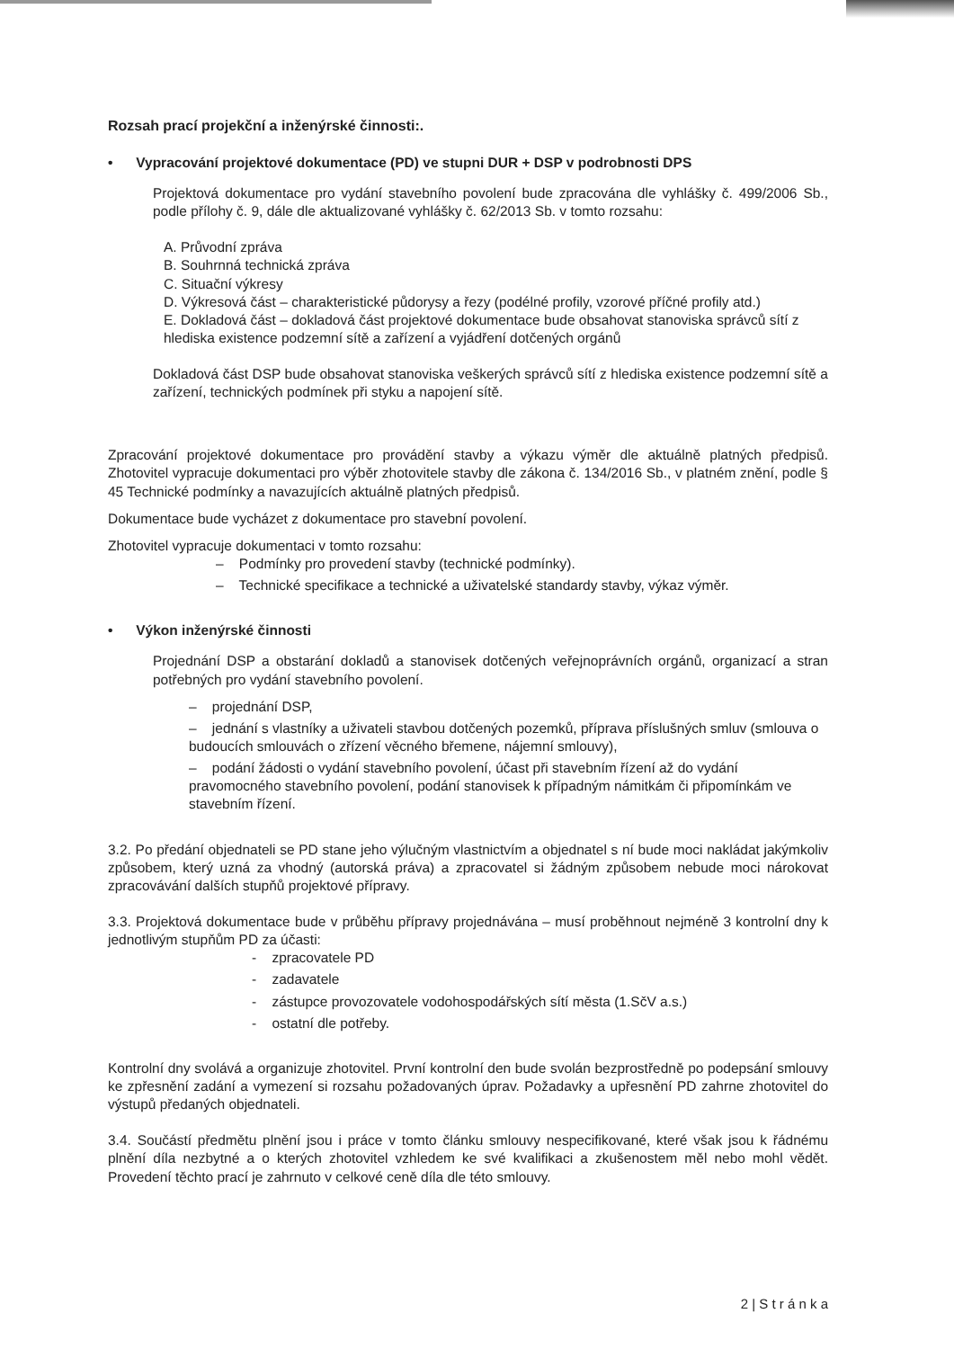Rozsah prací projekční a inženýrské činnosti:.
• Vypracování projektové dokumentace (PD) ve stupni DUR + DSP v podrobnosti DPS
Projektová dokumentace pro vydání stavebního povolení bude zpracována dle vyhlášky č. 499/2006 Sb., podle přílohy č. 9, dále dle aktualizované vyhlášky č. 62/2013 Sb. v tomto rozsahu:
A. Průvodní zpráva
B. Souhrnná technická zpráva
C. Situační výkresy
D. Výkresová část – charakteristické půdorysy a řezy (podélné profily, vzorové příčné profily atd.)
E. Dokladová část – dokladová část projektové dokumentace bude obsahovat stanoviska správců sítí z hlediska existence podzemní sítě a zařízení a vyjádření dotčených orgánů
Dokladová část DSP bude obsahovat stanoviska veškerých správců sítí z hlediska existence podzemní sítě a zařízení, technických podmínek při styku a napojení sítě.
Zpracování projektové dokumentace pro provádění stavby a výkazu výměr dle aktuálně platných předpisů. Zhotovitel vypracuje dokumentaci pro výběr zhotovitele stavby dle zákona č. 134/2016 Sb., v platném znění, podle § 45 Technické podmínky a navazujících aktuálně platných předpisů.
Dokumentace bude vycházet z dokumentace pro stavební povolení.
Zhotovitel vypracuje dokumentaci v tomto rozsahu:
– Podmínky pro provedení stavby (technické podmínky).
– Technické specifikace a technické a uživatelské standardy stavby, výkaz výměr.
• Výkon inženýrské činnosti
Projednání DSP a obstarání dokladů a stanovisek dotčených veřejnoprávních orgánů, organizací a stran potřebných pro vydání stavebního povolení.
– projednání DSP,
– jednání s vlastníky a uživateli stavbou dotčených pozemků, příprava příslušných smluv (smlouva o budoucích smlouvách o zřízení věcného břemene, nájemní smlouvy),
– podání žádosti o vydání stavebního povolení, účast při stavebním řízení až do vydání pravomocného stavebního povolení, podání stanovisek k případným námitkám či připomínkám ve stavebním řízení.
3.2. Po předání objednateli se PD stane jeho výlučným vlastnictvím a objednatel s ní bude moci nakládat jakýmkoliv způsobem, který uzná za vhodný (autorská práva) a zpracovatel si žádným způsobem nebude moci nárokovat zpracovávání dalších stupňů projektové přípravy.
3.3. Projektová dokumentace bude v průběhu přípravy projednávána – musí proběhnout nejméně 3 kontrolní dny k jednotlivým stupňům PD za účasti:
- zpracovatele PD
- zadavatele
- zástupce provozovatele vodohospodářských sítí města (1.SčV a.s.)
- ostatní dle potřeby.
Kontrolní dny svolává a organizuje zhotovitel. První kontrolní den bude svolán bezprostředně po podepsání smlouvy ke zpřesnění zadání a vymezení si rozsahu požadovaných úprav. Požadavky a upřesnění PD zahrne zhotovitel do výstupů předaných objednateli.
3.4. Součástí předmětu plnění jsou i práce v tomto článku smlouvy nespecifikované, které však jsou k řádnému plnění díla nezbytné a o kterých zhotovitel vzhledem ke své kvalifikaci a zkušenostem měl nebo mohl vědět. Provedení těchto prací je zahrnuto v celkové ceně díla dle této smlouvy.
2 | S t r á n k a